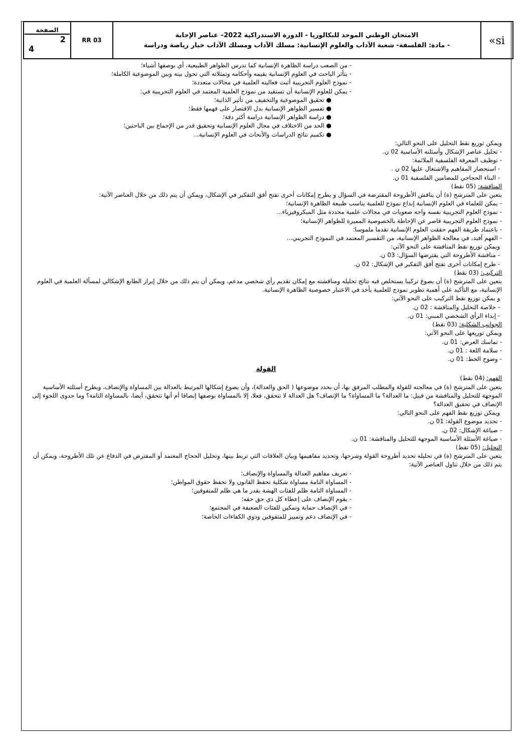| الصفحة 2 4 | RR 03 | الامتحان الوطني الموحد للبكالوريا - الدورة الاستدراكية 2022– عناصر الإجابة - مادة: الفلسفة- شعبة الآداب والعلوم الإنسانية: مسلك الآداب ومسلك الآداب خيار رياضة ودراسة | «si |
- من الصعب دراسة الظاهرة الإنسانية كما تدرس الظواهر الطبيعية، أي بوصفها أشياء؛
- يتأثر الباحث في العلوم الإنسانية بقيمه وأحكامه وتمثلاته التي تحول بينه وبين الموضوعية الكاملة؛
- نموذج العلوم التجريبية أثبت فعاليته العلمية في مجالات متعددة؛
- يمكن للعلوم الإنسانية أن تستفيد من نموذج العلمية المعتمد في العلوم التجريبية في:
● تحقيق الموضوعية والتخفيف من تأثير الذاتية؛
● تفسير الظواهر الإنسانية بدل الاقتصار على فهمها فقط؛
● دراسة الظواهر الإنسانية دراسة أكثر دقة؛
● الحد من الاختلاف في مجال العلوم الإنسانية وتحقيق قدر من الإجماع بين الباحثين؛
● تكميم نتائج الدراسات والأبحاث في العلوم الإنسانية...
ويمكن توزيع نقط التحليل على النحو التالي:
- تحليل عناصر الإشكال وأسئلته الأساسية 02 ن.
- توظيف المعرفة الفلسفية الملائمة:
- استحضار المفاهيم والاشتغال عليها 02 ن .
- البناء الحجاجي للمضامين الفلسفية 01 ن.
المناقشة: (05 نقط)
يتعين على المترشح (ة) أن يناقش الأطروحة المفترضة في السؤال و يطرح إمكانات أخرى تفتح أفق التفكير في الإشكال، ويمكن أن يتم ذلك من خلال العناصر الآتية:
- يمكن للعلماء في العلوم الإنسانية إبداع نموذج للعلمية يناسب طبيعة الظاهرة الإنسانية؛
- نموذج العلوم التجريبية نفسه واجه صعوبات في مجالات علمية محددة مثل الميكروفيزياء...
- نموذج العلوم التجريبية قاصر عن الإحاطة بالخصوصية المميزة للظواهر الإنسانية؛
- باعتماد طريقة الفهم حققت العلوم الإنسانية تقدما ملموسا؛
- الفهم أفيد، في معالجة الظواهر الإنسانية، من التفسير المعتمد في النموذج التجريبي...
ويمكن توزيع نقط المناقشة على النحو الآتي:
- مناقشة الأطروحة التي يفترضها السؤال: 03 ن.
- طرح إمكانات أخرى تفتح أفق التفكير في الإشكال: 02 ن.
التركيب: (03 نقط)
يتعين على المترشح (ة) أن يصوغ تركيبا يستخلص فيه نتائج تحليله ومناقشته مع إمكان تقديم رأي شخصي مدعم، ويمكن أن يتم ذلك من خلال إبراز الطابع الإشكالي لمسألة العلمية في العلوم الإنسانية، مع التأكيد على أهمية تطوير نموذج للعلمية يأخذ في الاعتبار خصوصية الظاهرة الإنسانية.
و يمكن توزيع نقط التركيب على النحو الآتي:
- خلاصة التحليل والمناقشة : 02 ن.
- إبداء الرأي الشخصي المبني: 01 ن.
الجوانب الشكلية: (03 نقط)
ويمكن توزيعها على النحو الآتي:
- تماسك العرض: 01 ن.
- سلامة اللغة : 01 ن.
- وضوح الخط: 01 ن.
القولة
الفهم: (04 نقط)
يتعين على المترشح (ة) في معالجته للقولة والمطلب المرفق بها، أن يحدد موضوعها ( الحق والعدالة)، وأن يصوغ إشكالها المرتبط بالعدالة بين المساواة والإنصاف، ويطرح أسئلته الأساسية الموجهة للتحليل والمناقشة من قبيل: ما العدالة؟ ما المساواة؟ ما الإنصاف؟ هل العدالة لا تتحقق، فعلا، إلا بالمساواة بوصفها إنصافا أم أنها تتحقق، أيضا، بالمساواة التامة؟ وما جدوى اللجوء إلى الإنصاف في تحقيق العدالة؟
ويمكن توزيع نقط الفهم على النحو التالي:
- تحديد موضوع القولة: 01 ن.
- صياغة الإشكال: 02 ن.
- صياغة الأسئلة الأساسية الموجهة للتحليل والمناقشة: 01 ن.
التحليل: (05 نقط)
يتعين على المترشح (ة) في تحليله تحديد أطروحة القولة وشرحها، وتحديد مفاهيمها وبيان العلاقات التي تربط بينها، وتحليل الحجاج المعتمد أو المفترض في الدفاع عن تلك الأطروحة، ويمكن أن يتم ذلك من خلال تناول العناصر الآتية:
- تعريف مفاهيم العدالة والمساواة والإنصاف؛
- المساواة التامة مساواة شكلية تحفظ القانون ولا تحفظ حقوق المواطن؛
- المساواة التامة ظلم للفئات الهشة بقدر ما هي ظلم للمتفوقين؛
- يقوم الإنصاف على إعطاء كل ذي حق حقه؛
- في الإنصاف حماية وتمكين للفئات الضعيفة في المجتمع؛
- في الإنصاف دعم وتمييز للمتفوقين وذوي الكفاءات الخاصة؛